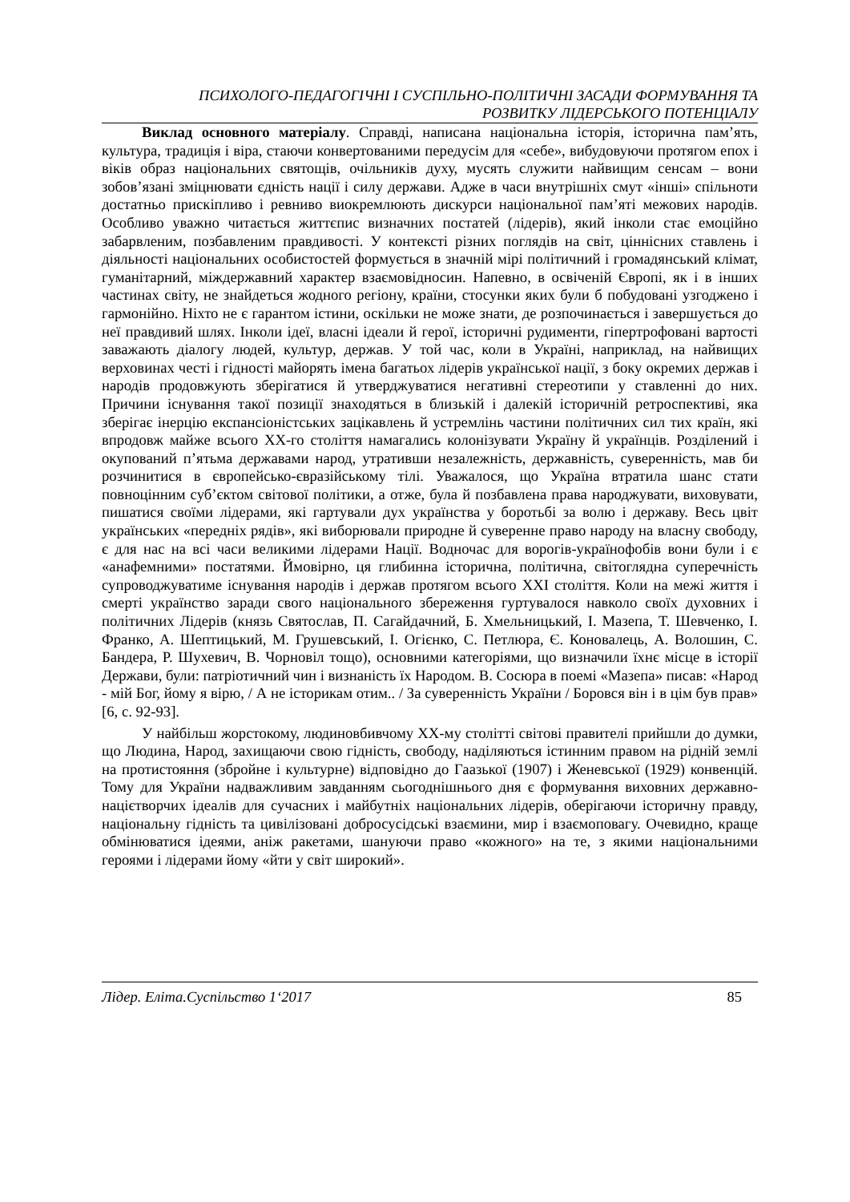ПСИХОЛОГО-ПЕДАГОГІЧНІ І СУСПІЛЬНО-ПОЛІТИЧНІ ЗАСАДИ ФОРМУВАННЯ ТА
РОЗВИТКУ ЛІДЕРСЬКОГО ПОТЕНЦІАЛУ
Виклад основного матеріалу. Справді, написана національна історія, історична пам’ять, культура, традиція і віра, стаючи конвертованими передусім для «себе», вибудовуючи протягом епох і віків образ національних святощів, очільників духу, мусять служити найвищим сенсам – вони зобов’язані зміцнювати єдність нації і силу держави. Адже в часи внутрішніх смут «інші» спільноти достатньо прискіпливо і ревниво виокремлюють дискурси національної пам’яті межових народів. Особливо уважно читається життєпис визначних постатей (лідерів), який інколи стає емоційно забарвленим, позбавленим правдивості. У контексті різних поглядів на світ, ціннісних ставлень і діяльності національних особистостей формується в значній мірі політичний і громадянський клімат, гуманітарний, міждержавний характер взаємовідносин. Напевно, в освіченій Європі, як і в інших частинах світу, не знайдеться жодного регіону, країни, стосунки яких були б побудовані узгоджено і гармонійно. Ніхто не є гарантом істини, оскільки не може знати, де розпочинається і завершується до неї правдивий шлях. Інколи ідеї, власні ідеали й герої, історичні рудименти, гіпертрофовані вартості заважають діалогу людей, культур, держав. У той час, коли в Україні, наприклад, на найвищих верховинах честі і гідності майорять імена багатьох лідерів української нації, з боку окремих держав і народів продовжують зберігатися й утверджуватися негативні стереотипи у ставленні до них. Причини існування такої позиції знаходяться в близькій і далекій історичній ретроспективі, яка зберігає інерцію експансіоністських зацікавлень й устремлінь частини політичних сил тих країн, які впродовж майже всього ХХ-го століття намагались колонізувати Україну й українців. Розділений і окупований п’ятьма державами народ, утративши незалежність, державність, суверенність, мав би розчинитися в європейсько-євразійському тілі. Уважалося, що Україна втратила шанс стати повноцінним суб’єктом світової політики, а отже, була й позбавлена права народжувати, виховувати, пишатися своїми лідерами, які гартували дух українства у боротьбі за волю і державу. Весь цвіт українських «передніх рядів», які виборювали природне й суверенне право народу на власну свободу, є для нас на всі часи великими лідерами Нації. Водночас для ворогів-українофобів вони були і є «анафемними» постатями. Ймовірно, ця глибинна історична, політична, світоглядна суперечність супроводжуватиме існування народів і держав протягом всього ХХІ століття. Коли на межі життя і смерті українство заради свого національного збереження гуртувалося навколо своїх духовних і політичних Лідерів (князь Святослав, П. Сагайдачний, Б. Хмельницький, І. Мазепа, Т. Шевченко, І. Франко, А. Шептицький, М. Грушевський, І. Огієнко, С. Петлюра, Є. Коновалець, А. Волошин, С. Бандера, Р. Шухевич, В. Чорновіл тощо), основними категоріями, що визначили їхнє місце в історії Держави, були: патріотичний чин і визнаність їх Народом. В. Сосюра в поемі «Мазепа» писав: «Народ - мій Бог, йому я вірю, / А не історикам отим.. / За суверенність України / Боровся він і в цім був прав» [6, с. 92-93].
У найбільш жорстокому, людиновбивчому ХХ-му столітті світові правителі прийшли до думки, що Людина, Народ, захищаючи свою гідність, свободу, наділяються істинним правом на рідній землі на протистояння (збройне і культурне) відповідно до Гаазької (1907) і Женевської (1929) конвенцій. Тому для України надважливим завданням сьогоднішнього дня є формування виховних державно-націєтворчих ідеалів для сучасних і майбутніх національних лідерів, оберігаючи історичну правду, національну гідність та цивілізовані добросусідські взаємини, мир і взаємоповагу. Очевидно, краще обмінюватися ідеями, аніж ракетами, шануючи право «кожного» на те, з якими національними героями і лідерами йому «йти у світ широкий».
Лідер. Еліта.Суспільство 1‘2017 85